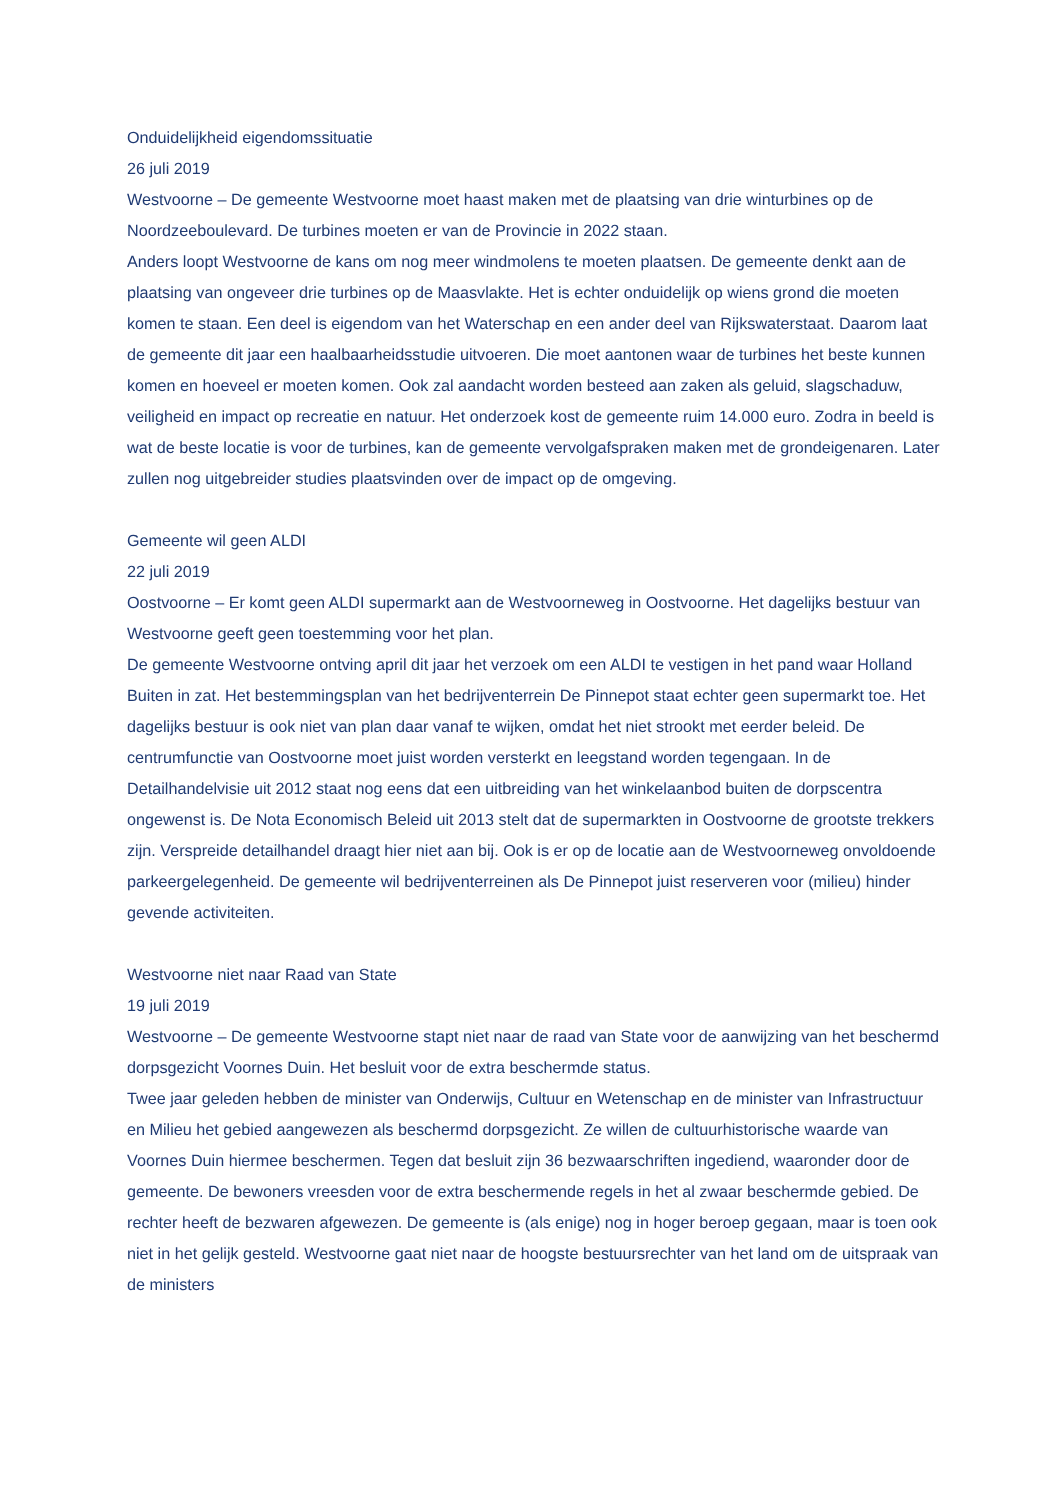Onduidelijkheid eigendomssituatie
26 juli 2019
Westvoorne – De gemeente Westvoorne moet haast maken met de plaatsing van drie winturbines op de Noordzeeboulevard. De turbines moeten er van de Provincie in 2022 staan.
Anders loopt Westvoorne de kans om nog meer windmolens te moeten plaatsen. De gemeente denkt aan de plaatsing van ongeveer drie turbines op de Maasvlakte. Het is echter onduidelijk op wiens grond die moeten komen te staan. Een deel is eigendom van het Waterschap en een ander deel van Rijkswaterstaat. Daarom laat de gemeente dit jaar een haalbaarheidsstudie uitvoeren. Die moet aantonen waar de turbines het beste kunnen komen en hoeveel er moeten komen. Ook zal aandacht worden besteed aan zaken als geluid, slagschaduw, veiligheid en impact op recreatie en natuur. Het onderzoek kost de gemeente ruim 14.000 euro. Zodra in beeld is wat de beste locatie is voor de turbines, kan de gemeente vervolgafspraken maken met de grondeigenaren. Later zullen nog uitgebreider studies plaatsvinden over de impact op de omgeving.
Gemeente wil geen ALDI
22 juli 2019
Oostvoorne – Er komt geen ALDI supermarkt aan de Westvoorneweg in Oostvoorne. Het dagelijks bestuur van Westvoorne geeft geen toestemming voor het plan.
De gemeente Westvoorne ontving april dit jaar het verzoek om een ALDI te vestigen in het pand waar Holland Buiten in zat. Het bestemmingsplan van het bedrijventerrein De Pinnepot staat echter geen supermarkt toe. Het dagelijks bestuur is ook niet van plan daar vanaf te wijken, omdat het niet strookt met eerder beleid. De centrumfunctie van Oostvoorne moet juist worden versterkt en leegstand worden tegengaan. In de Detailhandelvisie uit 2012 staat nog eens dat een uitbreiding van het winkelaanbod buiten de dorpscentra ongewenst is. De Nota Economisch Beleid uit 2013 stelt dat de supermarkten in Oostvoorne de grootste trekkers zijn. Verspreide detailhandel draagt hier niet aan bij. Ook is er op de locatie aan de Westvoorneweg onvoldoende parkeergelegenheid. De gemeente wil bedrijventerreinen als De Pinnepot juist reserveren voor (milieu) hinder gevende activiteiten.
Westvoorne niet naar Raad van State
19 juli 2019
Westvoorne – De gemeente Westvoorne stapt niet naar de raad van State voor de aanwijzing van het beschermd dorpsgezicht Voornes Duin. Het besluit voor de extra beschermde status.
Twee jaar geleden hebben de minister van Onderwijs, Cultuur en Wetenschap en de minister van Infrastructuur en Milieu het gebied aangewezen als beschermd dorpsgezicht. Ze willen de cultuurhistorische waarde van Voornes Duin hiermee beschermen. Tegen dat besluit zijn 36 bezwaarschriften ingediend, waaronder door de gemeente. De bewoners vreesden voor de extra beschermende regels in het al zwaar beschermde gebied. De rechter heeft de bezwaren afgewezen. De gemeente is (als enige) nog in hoger beroep gegaan, maar is toen ook niet in het gelijk gesteld. Westvoorne gaat niet naar de hoogste bestuursrechter van het land om de uitspraak van de ministers